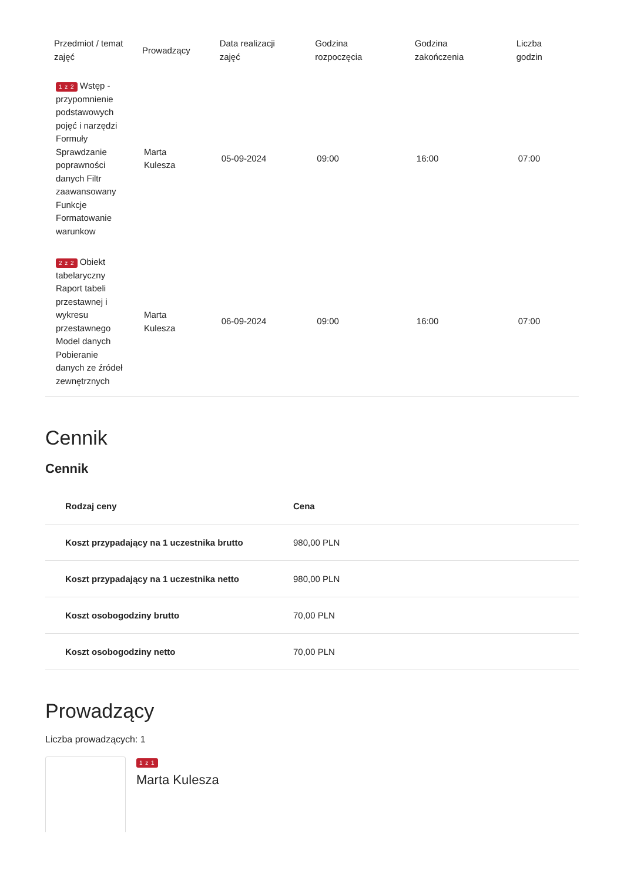| Przedmiot / temat zajęć | Prowadzący | Data realizacji zajęć | Godzina rozpoczęcia | Godzina zakończenia | Liczba godzin |
| --- | --- | --- | --- | --- | --- |
| 1 z 2 Wstęp - przypomnienie podstawowych pojęć i narzędzi Formuły Sprawdzanie poprawności danych Filtr zaawansowany Funkcje Formatowanie warunkow | Marta Kulesza | 05-09-2024 | 09:00 | 16:00 | 07:00 |
| 2 z 2 Obiekt tabelaryczny Raport tabeli przestawnej i wykresu przestawnego Model danych Pobieranie danych ze źródeł zewnętrznych | Marta Kulesza | 06-09-2024 | 09:00 | 16:00 | 07:00 |
Cennik
Cennik
| Rodzaj ceny | Cena |
| --- | --- |
| Koszt przypadający na 1 uczestnika brutto | 980,00 PLN |
| Koszt przypadający na 1 uczestnika netto | 980,00 PLN |
| Koszt osobogodziny brutto | 70,00 PLN |
| Koszt osobogodziny netto | 70,00 PLN |
Prowadzący
Liczba prowadzących: 1
1 z 1
Marta Kulesza